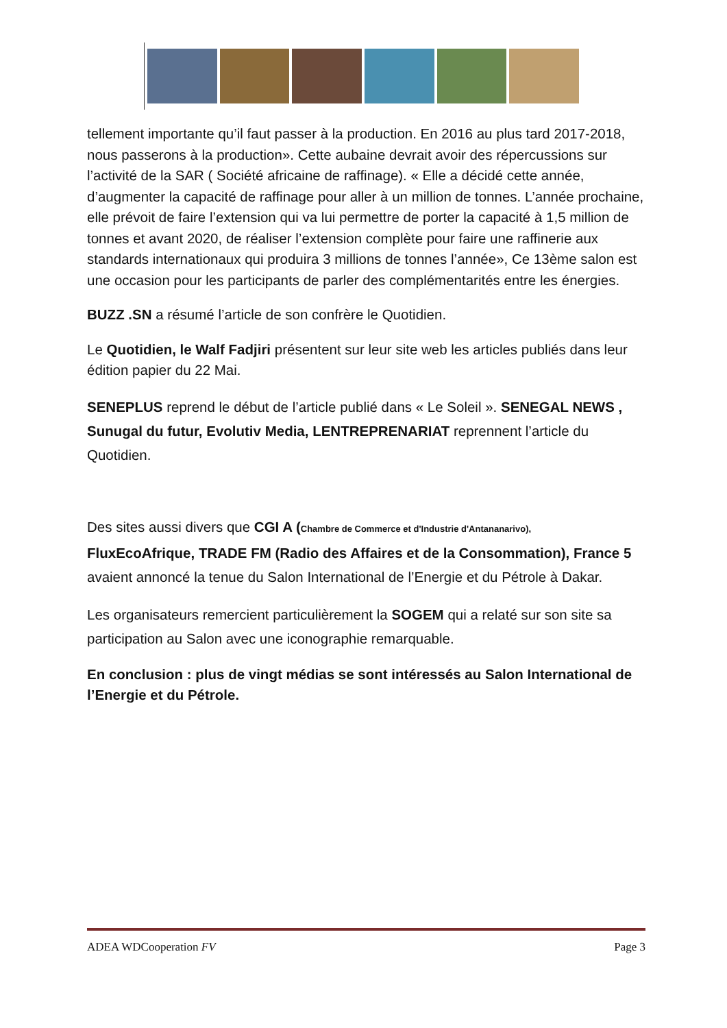tellement importante qu’il faut passer à la production. En 2016 au plus tard 2017-2018, nous passerons à la production». Cette aubaine devrait avoir des répercussions sur l’activité de la SAR ( Société africaine de raffinage). « Elle a décidé cette année, d’augmenter la capacité de raffinage pour aller à un million de tonnes. L’année prochaine, elle prévoit de faire l’extension qui va lui permettre de porter la capacité à 1,5 million de tonnes et avant 2020, de réaliser l’extension complète pour faire une raffinerie aux standards internationaux qui produira 3 millions de tonnes l’année», Ce 13ème salon est une occasion pour les participants de parler des complémentarités entre les énergies.
BUZZ .SN a résumé l’article de son confrère le Quotidien.
Le Quotidien, le Walf Fadjiri présentent sur leur site web les articles publiés dans leur édition papier du 22 Mai.
SENEPLUS reprend le début de l’article publié dans « Le Soleil ». SENEGAL NEWS , Sunugal du futur, Evolutiv Media, LENTREPRENARIAT reprennent l’article du Quotidien.
Des sites aussi divers que CGI A (Chambre de Commerce et d'Industrie d'Antananarivo),
FluxEcoAfrique, TRADE FM (Radio des Affaires et de la Consommation), France 5 avaient annoncé la tenue du Salon International de l’Energie et du Pétrole à Dakar.
Les organisateurs remercient particulièrement la SOGEM qui a relaté sur son site sa participation au Salon avec une iconographie remarquable.
En conclusion : plus de vingt médias se sont intéressés au Salon International de l’Energie et du Pétrole.
ADEA WDCooperation FV Page 3